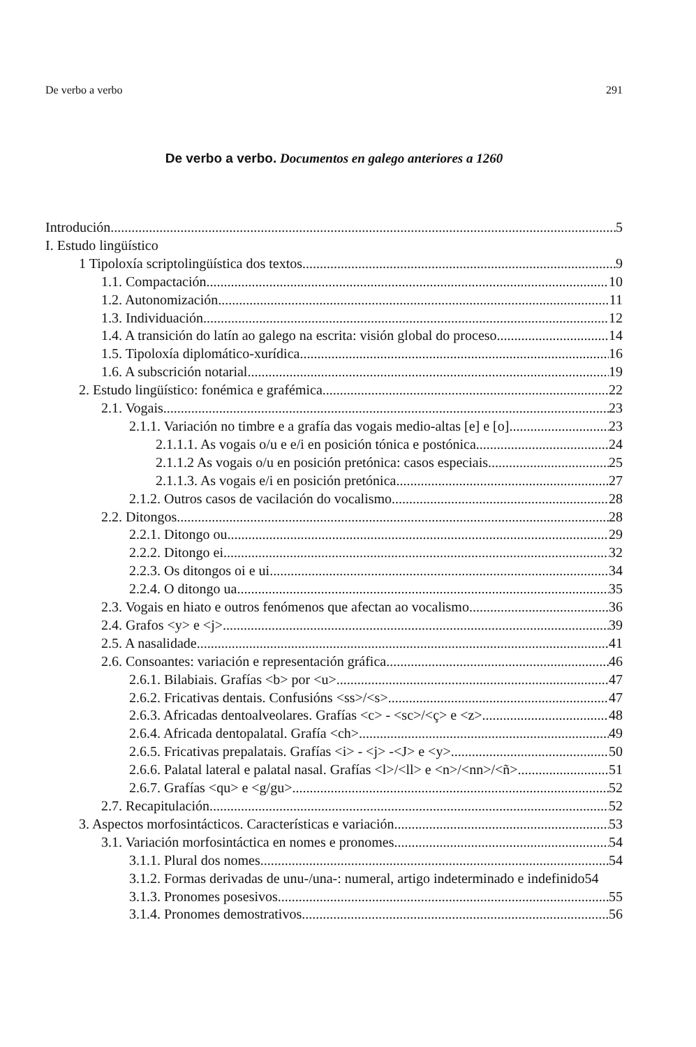De verbo a verbo 291
De verbo a verbo. Documentos en galego anteriores a 1260
Introdución 5
I. Estudo lingüístico
1 Tipoloxía scriptolingüística dos textos 9
1.1. Compactación 10
1.2. Autonomización 11
1.3. Individuación 12
1.4. A transición do latín ao galego na escrita: visión global do proceso 14
1.5. Tipoloxía diplomático-xurídica 16
1.6. A subscrición notarial 19
2. Estudo lingüístico: fonémica e grafémica 22
2.1. Vogais 23
2.1.1. Variación no timbre e a grafía das vogais medio-altas [e] e [o] 23
2.1.1.1. As vogais o/u e e/i en posición tónica e postónica 24
2.1.1.2 As vogais o/u en posición pretónica: casos especiais 25
2.1.1.3. As vogais e/i en posición pretónica 27
2.1.2. Outros casos de vacilación do vocalismo 28
2.2. Ditongos 28
2.2.1. Ditongo ou 29
2.2.2. Ditongo ei 32
2.2.3. Os ditongos oi e ui 34
2.2.4. O ditongo ua 35
2.3. Vogais en hiato e outros fenómenos que afectan ao vocalismo 36
2.4. Grafos <y> e <j> 39
2.5. A nasalidade 41
2.6. Consoantes: variación e representación gráfica 46
2.6.1. Bilabiais. Grafías <b> por <u> 47
2.6.2. Fricativas dentais. Confusións <ss>/<s> 47
2.6.3. Africadas dentoalveolares. Grafías <c> - <sc>/<ç> e <z> 48
2.6.4. Africada dentopalatal. Grafía <ch> 49
2.6.5. Fricativas prepalatais. Grafías <i> - <j> -<J> e <y> 50
2.6.6. Palatal lateral e palatal nasal. Grafías <l>/<ll> e <n>/<nn>/<ñ> 51
2.6.7. Grafías <qu> e <g/gu> 52
2.7. Recapitulación 52
3. Aspectos morfosintácticos. Características e variación 53
3.1. Variación morfosintáctica en nomes e pronomes 54
3.1.1. Plural dos nomes 54
3.1.2. Formas derivadas de unu-/una-: numeral, artigo indeterminado e indefinido 54
3.1.3. Pronomes posesivos 55
3.1.4. Pronomes demostrativos 56